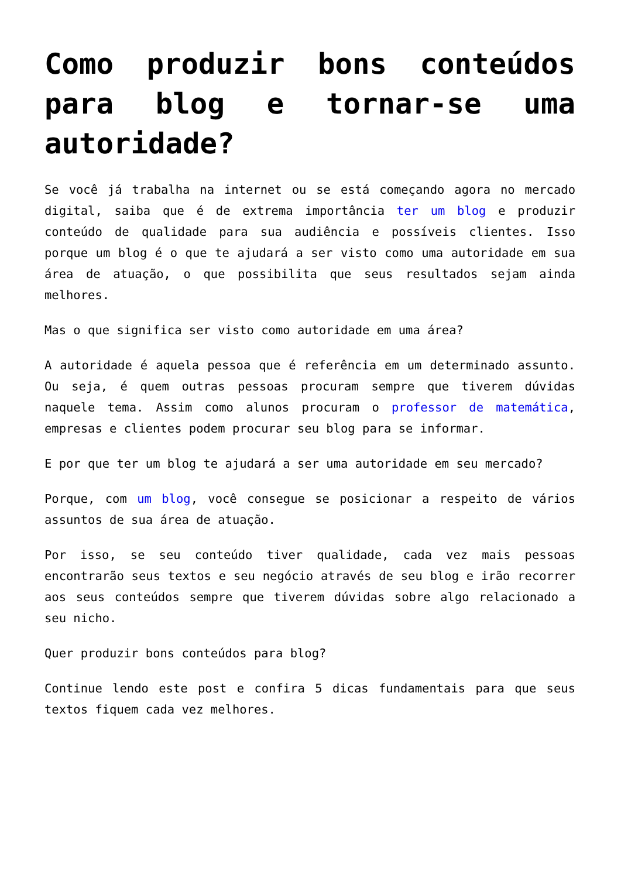Como produzir bons conteúdos para blog e tornar-se uma autoridade?
Se você já trabalha na internet ou se está começando agora no mercado digital, saiba que é de extrema importância ter um blog e produzir conteúdo de qualidade para sua audiência e possíveis clientes. Isso porque um blog é o que te ajudará a ser visto como uma autoridade em sua área de atuação, o que possibilita que seus resultados sejam ainda melhores.
Mas o que significa ser visto como autoridade em uma área?
A autoridade é aquela pessoa que é referência em um determinado assunto. Ou seja, é quem outras pessoas procuram sempre que tiverem dúvidas naquele tema. Assim como alunos procuram o professor de matemática, empresas e clientes podem procurar seu blog para se informar.
E por que ter um blog te ajudará a ser uma autoridade em seu mercado?
Porque, com um blog, você consegue se posicionar a respeito de vários assuntos de sua área de atuação.
Por isso, se seu conteúdo tiver qualidade, cada vez mais pessoas encontrarão seus textos e seu negócio através de seu blog e irão recorrer aos seus conteúdos sempre que tiverem dúvidas sobre algo relacionado a seu nicho.
Quer produzir bons conteúdos para blog?
Continue lendo este post e confira 5 dicas fundamentais para que seus textos fiquem cada vez melhores.